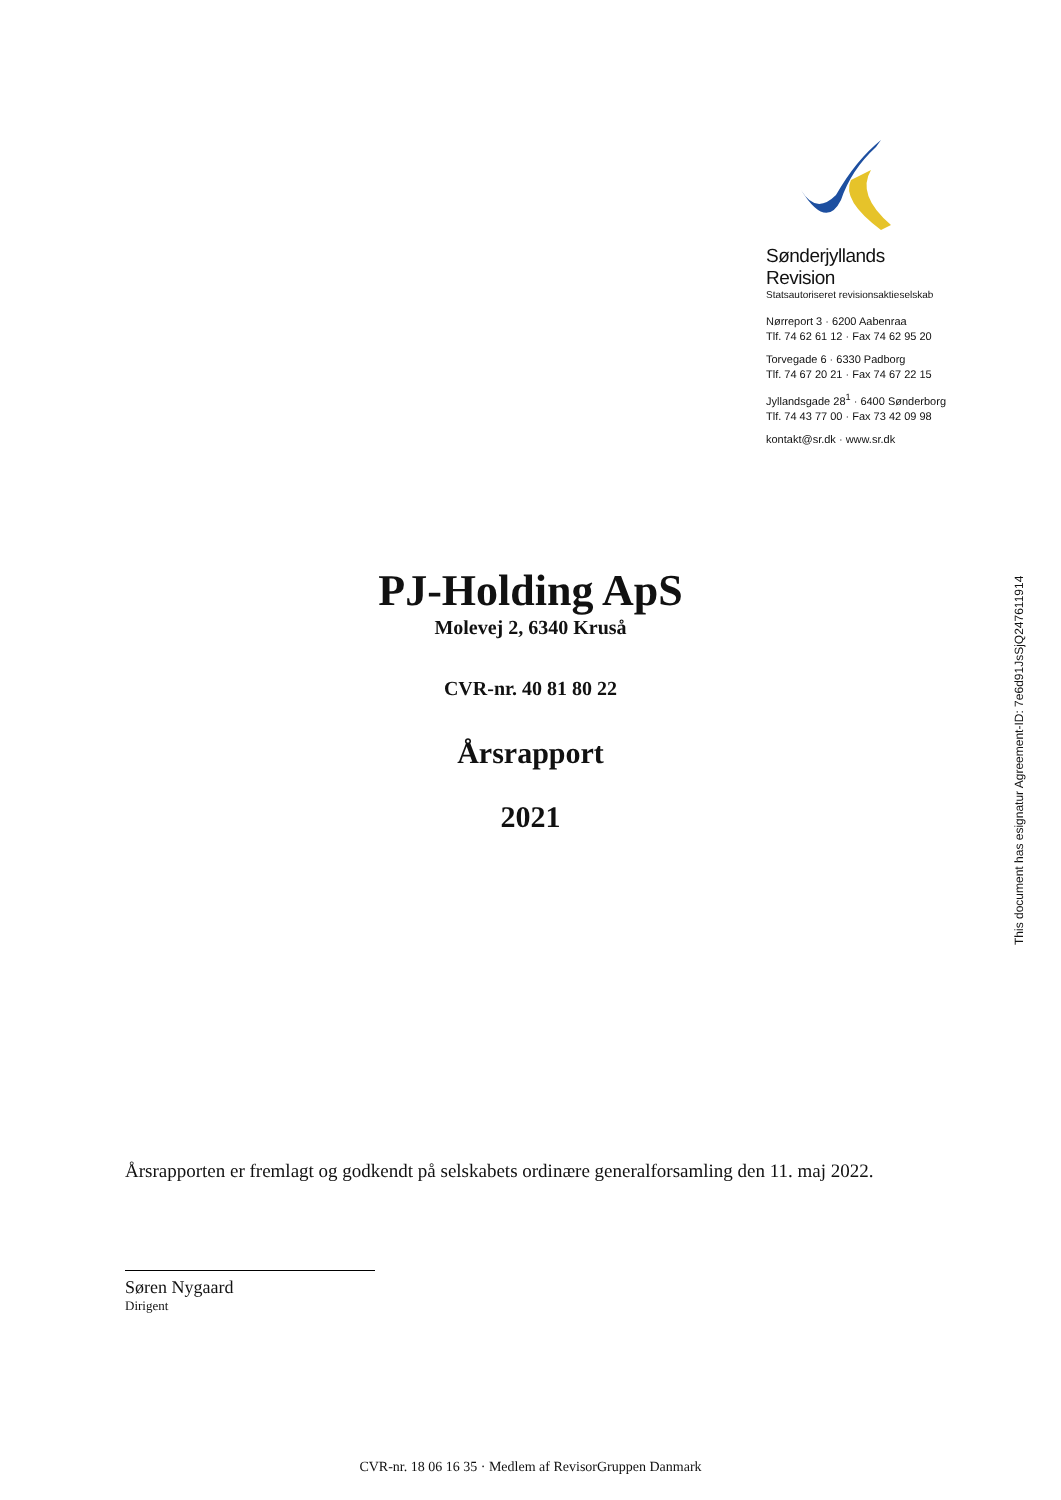Sønderjyllands Revision
Statsautoriseret revisionsaktieselskab
Nørreport 3 · 6200 Aabenraa
Tlf. 74 62 61 12 · Fax 74 62 95 20
Torvegade 6 · 6330 Padborg
Tlf. 74 67 20 21 · Fax 74 67 22 15
Jyllandsgade 28<sup>1</sup> · 6400 Sønderborg
Tlf. 74 43 77 00 · Fax 73 42 09 98
kontakt@sr.dk · www.sr.dk
PJ-Holding ApS
Molevej 2, 6340 Kruså
CVR-nr. 40 81 80 22
Årsrapport
2021
Årsrapporten er fremlagt og godkendt på selskabets ordinære generalforsamling den 11. maj 2022.
Søren Nygaard
Dirigent
CVR-nr. 18 06 16 35 · Medlem af RevisorGruppen Danmark
This document has esignatur Agreement-ID: 7e6d91JsSjQ247611914